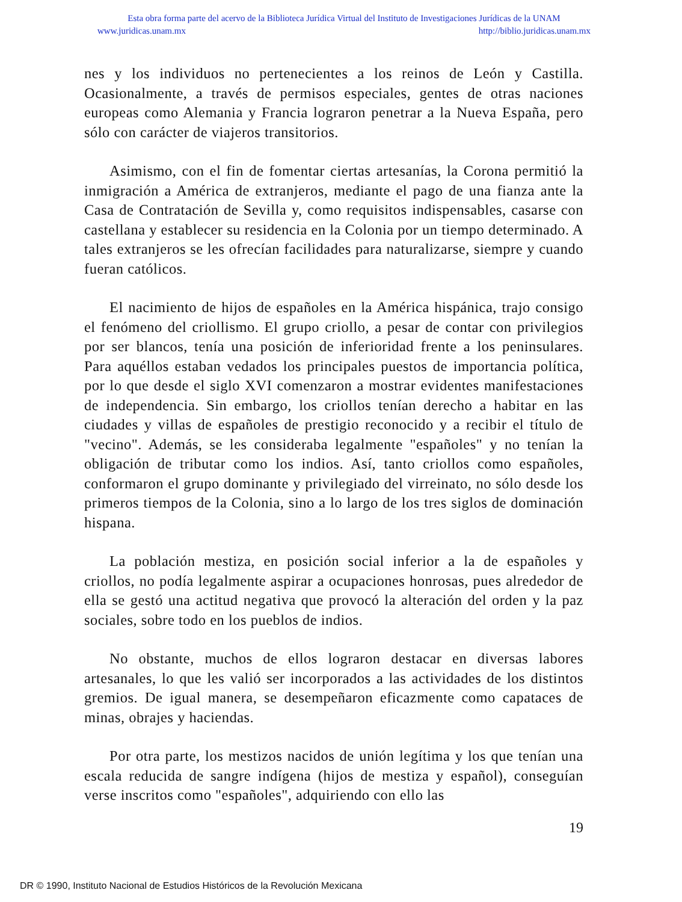Esta obra forma parte del acervo de la Biblioteca Jurídica Virtual del Instituto de Investigaciones Jurídicas de la UNAM
www.juridicas.unam.mx http://biblio.juridicas.unam.mx
nes y los individuos no pertenecientes a los reinos de León y Castilla. Ocasionalmente, a través de permisos especiales, gentes de otras naciones europeas como Alemania y Francia lograron penetrar a la Nueva España, pero sólo con carácter de viajeros transitorios.
Asimismo, con el fin de fomentar ciertas artesanías, la Corona permitió la inmigración a América de extranjeros, mediante el pago de una fianza ante la Casa de Contratación de Sevilla y, como requisitos indispensables, casarse con castellana y establecer su residencia en la Colonia por un tiempo determinado. A tales extranjeros se les ofrecían facilidades para naturalizarse, siempre y cuando fueran católicos.
El nacimiento de hijos de españoles en la América hispánica, trajo consigo el fenómeno del criollismo. El grupo criollo, a pesar de contar con privilegios por ser blancos, tenía una posición de inferioridad frente a los peninsulares. Para aquéllos estaban vedados los principales puestos de importancia política, por lo que desde el siglo XVI comenzaron a mostrar evidentes manifestaciones de independencia. Sin embargo, los criollos tenían derecho a habitar en las ciudades y villas de españoles de prestigio reconocido y a recibir el título de "vecino". Además, se les consideraba legalmente "españoles" y no tenían la obligación de tributar como los indios. Así, tanto criollos como españoles, conformaron el grupo dominante y privilegiado del virreinato, no sólo desde los primeros tiempos de la Colonia, sino a lo largo de los tres siglos de dominación hispana.
La población mestiza, en posición social inferior a la de españoles y criollos, no podía legalmente aspirar a ocupaciones honrosas, pues alrededor de ella se gestó una actitud negativa que provocó la alteración del orden y la paz sociales, sobre todo en los pueblos de indios.
No obstante, muchos de ellos lograron destacar en diversas labores artesanales, lo que les valió ser incorporados a las actividades de los distintos gremios. De igual manera, se desempeñaron eficazmente como capataces de minas, obrajes y haciendas.
Por otra parte, los mestizos nacidos de unión legítima y los que tenían una escala reducida de sangre indígena (hijos de mestiza y español), conseguían verse inscritos como "españoles", adquiriendo con ello las
19
DR © 1990, Instituto Nacional de Estudios Históricos de la Revolución Mexicana